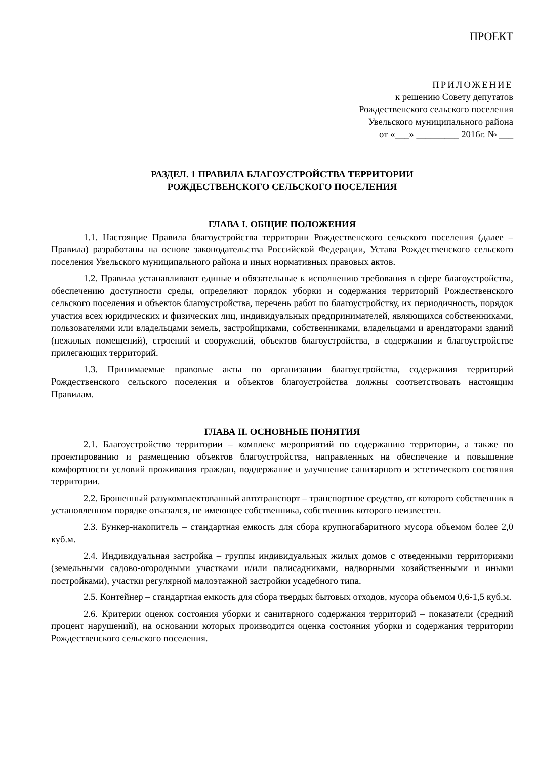ПРОЕКТ
ПРИЛОЖЕНИЕ
к решению Совету депутатов
Рождественского сельского поселения
Увельского муниципального района
от «___» _________ 2016г. № ___
РАЗДЕЛ. 1 ПРАВИЛА БЛАГОУСТРОЙСТВА ТЕРРИТОРИИ
РОЖДЕСТВЕНСКОГО СЕЛЬСКОГО ПОСЕЛЕНИЯ
ГЛАВА I. ОБЩИЕ ПОЛОЖЕНИЯ
1.1. Настоящие Правила благоустройства территории Рождественского сельского поселения (далее – Правила) разработаны на основе законодательства Российской Федерации, Устава Рождественского сельского поселения Увельского муниципального района и иных нормативных правовых актов.
1.2. Правила устанавливают единые и обязательные к исполнению требования в сфере благоустройства, обеспечению доступности среды, определяют порядок уборки и содержания территорий Рождественского сельского поселения и объектов благоустройства, перечень работ по благоустройству, их периодичность, порядок участия всех юридических и физических лиц, индивидуальных предпринимателей, являющихся собственниками, пользователями или владельцами земель, застройщиками, собственниками, владельцами и арендаторами зданий (нежилых помещений), строений и сооружений, объектов благоустройства, в содержании и благоустройстве прилегающих территорий.
1.3. Принимаемые правовые акты по организации благоустройства, содержания территорий Рождественского сельского поселения и объектов благоустройства должны соответствовать настоящим Правилам.
ГЛАВА II. ОСНОВНЫЕ ПОНЯТИЯ
2.1. Благоустройство территории – комплекс мероприятий по содержанию территории, а также по проектированию и размещению объектов благоустройства, направленных на обеспечение и повышение комфортности условий проживания граждан, поддержание и улучшение санитарного и эстетического состояния территории.
2.2. Брошенный разукомплектованный автотранспорт – транспортное средство, от которого собственник в установленном порядке отказался, не имеющее собственника, собственник которого неизвестен.
2.3. Бункер-накопитель – стандартная емкость для сбора крупногабаритного мусора объемом более 2,0 куб.м.
2.4. Индивидуальная застройка – группы индивидуальных жилых домов с отведенными территориями (земельными садово-огородными участками и/или палисадниками, надворными хозяйственными и иными постройками), участки регулярной малоэтажной застройки усадебного типа.
2.5. Контейнер – стандартная емкость для сбора твердых бытовых отходов, мусора объемом 0,6-1,5 куб.м.
2.6. Критерии оценок состояния уборки и санитарного содержания территорий – показатели (средний процент нарушений), на основании которых производится оценка состояния уборки и содержания территории Рождественского сельского поселения.